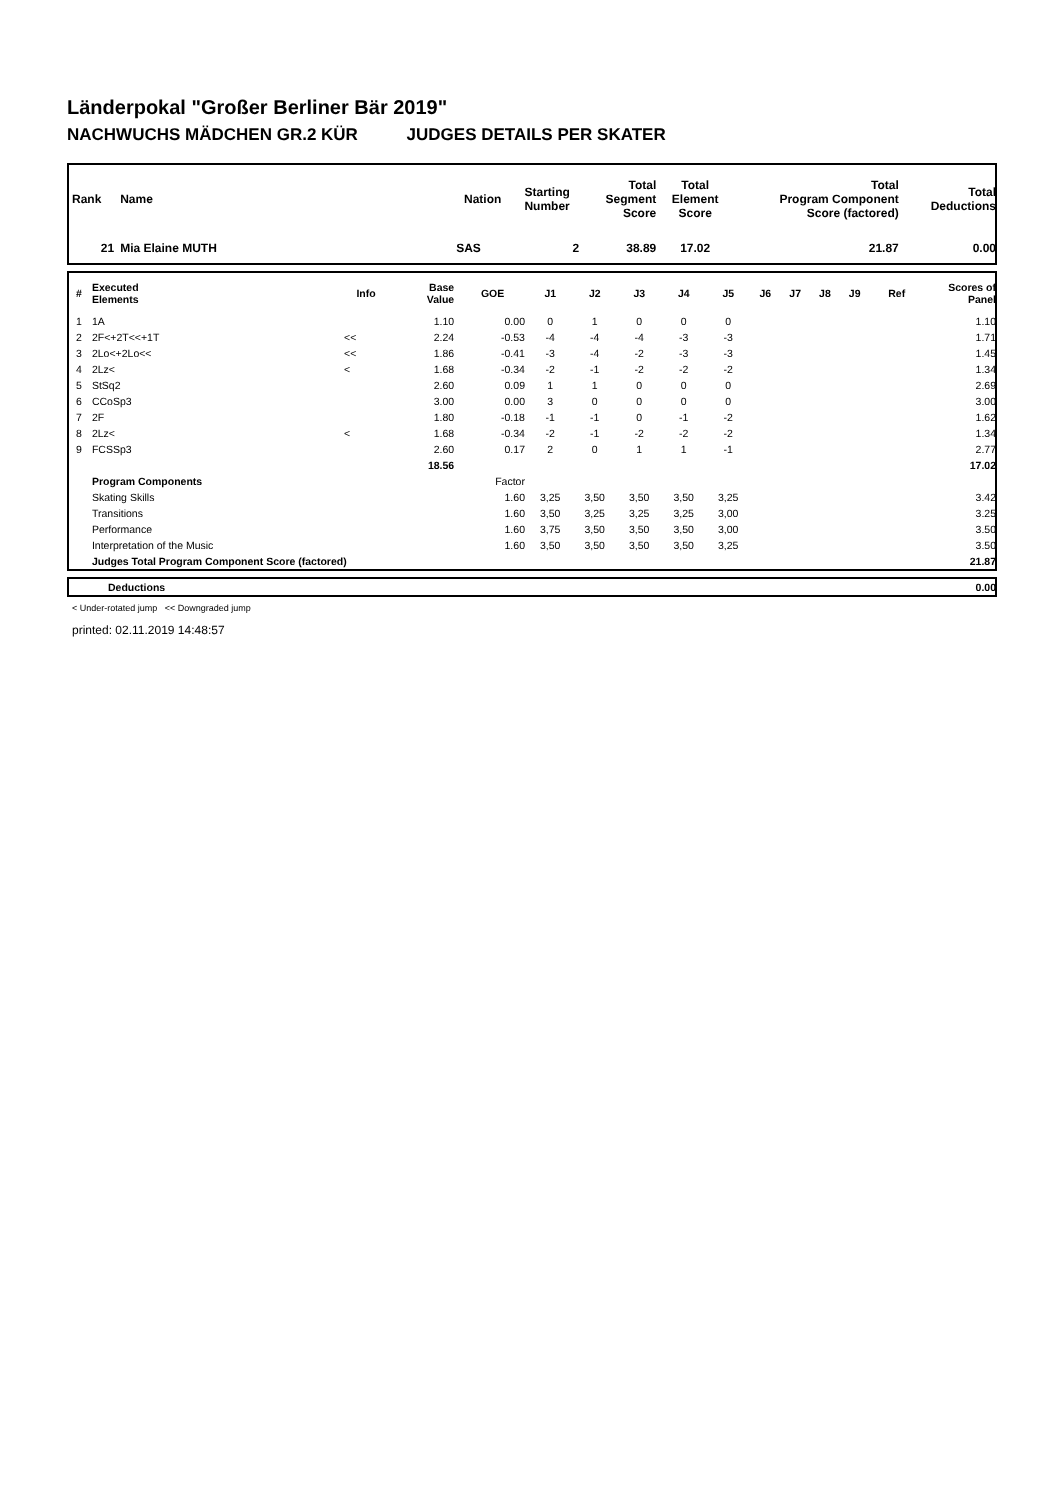Länderpokal "Großer Berliner Bär 2019"
NACHWUCHS MÄDCHEN GR.2 KÜR JUDGES DETAILS PER SKATER
| Rank | Name | Nation | Starting Number | Total Segment Score | Total Element Score | Total Program Component Score (factored) | Total Deductions |
| --- | --- | --- | --- | --- | --- | --- | --- |
| 21 | Mia Elaine MUTH | SAS | 2 | 38.89 | 17.02 | 21.87 | 0.00 |
| # | Executed Elements | Info | Base Value | GOE | J1 | J2 | J3 | J4 | J5 | J6 | J7 | J8 | J9 | Ref | Scores of Panel |
| --- | --- | --- | --- | --- | --- | --- | --- | --- | --- | --- | --- | --- | --- | --- | --- |
| 1 | 1A | | 1.10 | 0.00 | 0 | 1 | 0 | 0 | 0 | | | | | | 1.10 |
| 2 | 2F<+2T<<+1T | << | 2.24 | -0.53 | -4 | -4 | -4 | -3 | -3 | | | | | | 1.71 |
| 3 | 2Lo<+2Lo<< | << | 1.86 | -0.41 | -3 | -4 | -2 | -3 | -3 | | | | | | 1.45 |
| 4 | 2Lz< | < | 1.68 | -0.34 | -2 | -1 | -2 | -2 | -2 | | | | | | 1.34 |
| 5 | StSq2 | | 2.60 | 0.09 | 1 | 1 | 0 | 0 | 0 | | | | | | 2.69 |
| 6 | CCoSp3 | | 3.00 | 0.00 | 3 | 0 | 0 | 0 | 0 | | | | | | 3.00 |
| 7 | 2F | | 1.80 | -0.18 | -1 | -1 | 0 | -1 | -2 | | | | | | 1.62 |
| 8 | 2Lz< | < | 1.68 | -0.34 | -2 | -1 | -2 | -2 | -2 | | | | | | 1.34 |
| 9 | FCSSp3 | | 2.60 | 0.17 | 2 | 0 | 1 | 1 | -1 | | | | | | 2.77 |
| | | | 18.56 | | | | | | | | | | | | 17.02 |
| | Program Components | | | Factor | | | | | | | | | | | |
| | Skating Skills | | | 1.60 | 3,25 | 3,50 | 3,50 | 3,50 | 3,25 | | | | | | 3.42 |
| | Transitions | | | 1.60 | 3,50 | 3,25 | 3,25 | 3,25 | 3,00 | | | | | | 3.25 |
| | Performance | | | 1.60 | 3,75 | 3,50 | 3,50 | 3,50 | 3,00 | | | | | | 3.50 |
| | Interpretation of the Music | | | 1.60 | 3,50 | 3,50 | 3,50 | 3,50 | 3,25 | | | | | | 3.50 |
| | Judges Total Program Component Score (factored) | | | | | | | | | | | | | | 21.87 |
| | Deductions | 0.00 |
< Under-rotated jump << Downgraded jump
printed: 02.11.2019 14:48:57